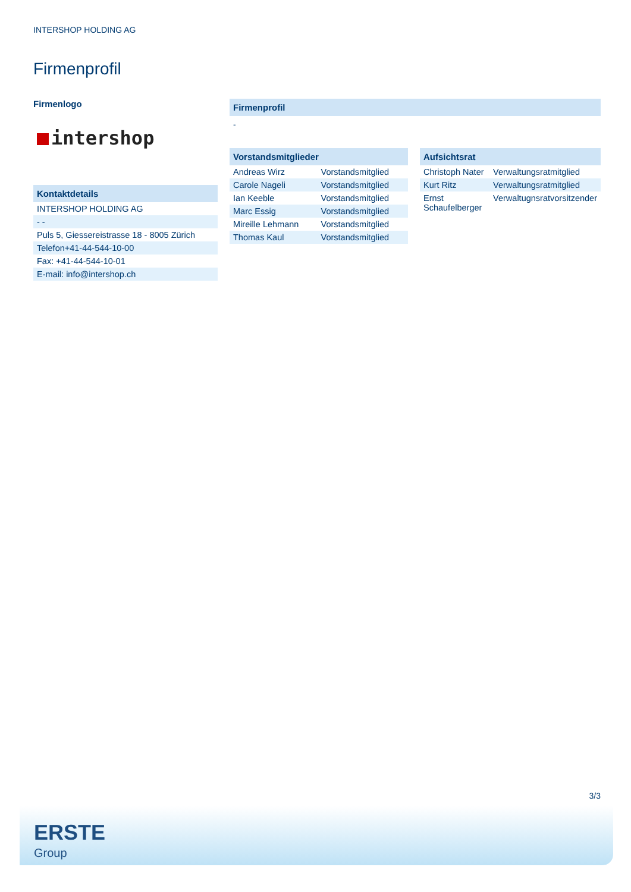INTERSHOP HOLDING AG
Firmenprofil
Firmenlogo
intershop
Kontaktdetails
| INTERSHOP HOLDING AG |
| - - |
| Puls 5, Giessereistrasse 18 - 8005 Zürich |
| Telefon+41-44-544-10-00 |
| Fax: +41-44-544-10-01 |
| E-mail: info@intershop.ch |
Firmenprofil
-
Vorstandsmitglieder
| Andreas Wirz | Vorstandsmitglied |
| Carole Nageli | Vorstandsmitglied |
| Ian Keeble | Vorstandsmitglied |
| Marc Essig | Vorstandsmitglied |
| Mireille Lehmann | Vorstandsmitglied |
| Thomas Kaul | Vorstandsmitglied |
Aufsichtsrat
| Christoph Nater | Verwaltungsratmitglied |
| Kurt Ritz | Verwaltungsratmitglied |
| Ernst Schaufelberger | Verwaltugnsratvorsitzender |
3/3
ERSTE
Group